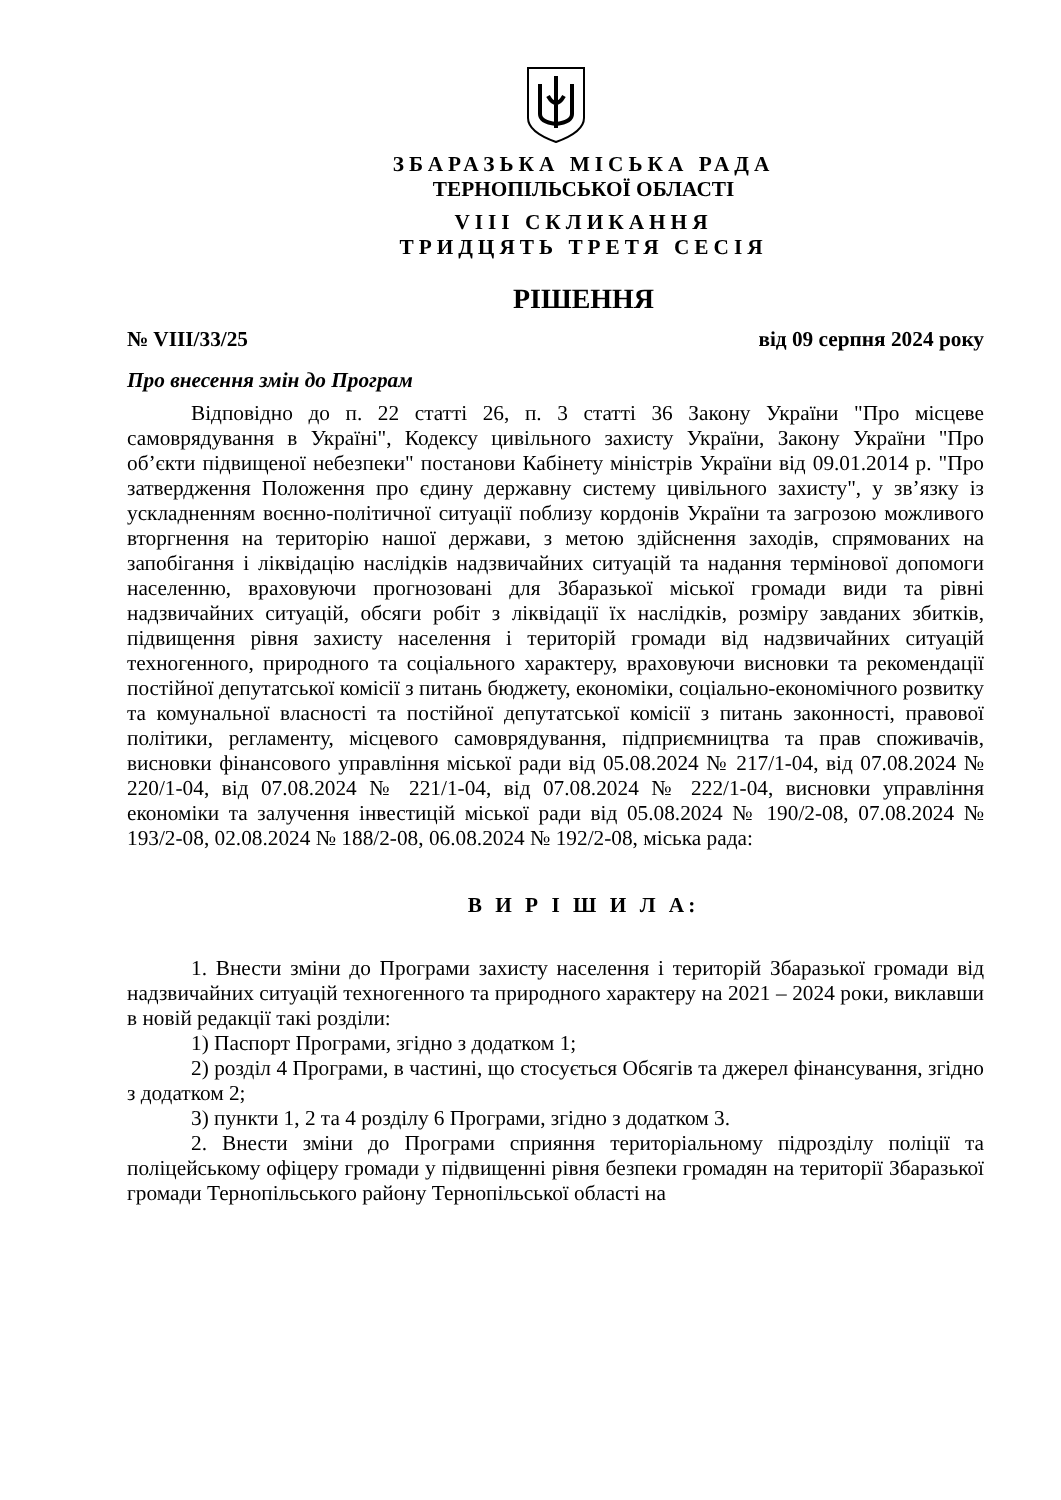ЗБАРАЗЬКА МІСЬКА РАДА
ТЕРНОПІЛЬСЬКОЇ ОБЛАСТІ
VIII СКЛИКАННЯ
ТРИДЦЯТЬ ТРЕТЯ СЕСІЯ
РІШЕННЯ
№ VIII/33/25 від 09 серпня 2024 року
Про внесення змін до Програм
Відповідно до п. 22 статті 26, п. 3 статті 36 Закону України "Про місцеве самоврядування в Україні", Кодексу цивільного захисту України, Закону України "Про об’єкти підвищеної небезпеки" постанови Кабінету міністрів України від 09.01.2014 р. "Про затвердження Положення про єдину державну систему цивільного захисту", у зв’язку із ускладненням воєнно-політичної ситуації поблизу кордонів України та загрозою можливого вторгнення на територію нашої держави, з метою здійснення заходів, спрямованих на запобігання і ліквідацію наслідків надзвичайних ситуацій та надання термінової допомоги населенню, враховуючи прогнозовані для Збаразької міської громади види та рівні надзвичайних ситуацій, обсяги робіт з ліквідації їх наслідків, розміру завданих збитків, підвищення рівня захисту населення і територій громади від надзвичайних ситуацій техногенного, природного та соціального характеру, враховуючи висновки та рекомендації постійної депутатської комісії з питань бюджету, економіки, соціально-економічного розвитку та комунальної власності та постійної депутатської комісії з питань законності, правової політики, регламенту, місцевого самоврядування, підприємництва та прав споживачів, висновки фінансового управління міської ради від 05.08.2024 № 217/1-04, від 07.08.2024 № 220/1-04, від 07.08.2024 № 221/1-04, від 07.08.2024 № 222/1-04, висновки управління економіки та залучення інвестицій міської ради від 05.08.2024 № 190/2-08, 07.08.2024 № 193/2-08, 02.08.2024 № 188/2-08, 06.08.2024 № 192/2-08, міська рада:
В И Р І Ш И Л А:
1. Внести зміни до Програми захисту населення і територій Збаразької громади від надзвичайних ситуацій техногенного та природного характеру на 2021 – 2024 роки, виклавши в новій редакції такі розділи:
1) Паспорт Програми, згідно з додатком 1;
2) розділ 4 Програми, в частині, що стосується Обсягів та джерел фінансування, згідно з додатком 2;
3) пункти 1, 2 та 4 розділу 6 Програми, згідно з додатком 3.
2. Внести зміни до Програми сприяння територіальному підрозділу поліції та поліцейському офіцеру громади у підвищенні рівня безпеки громадян на території Збаразької громади Тернопільського району Тернопільської області на